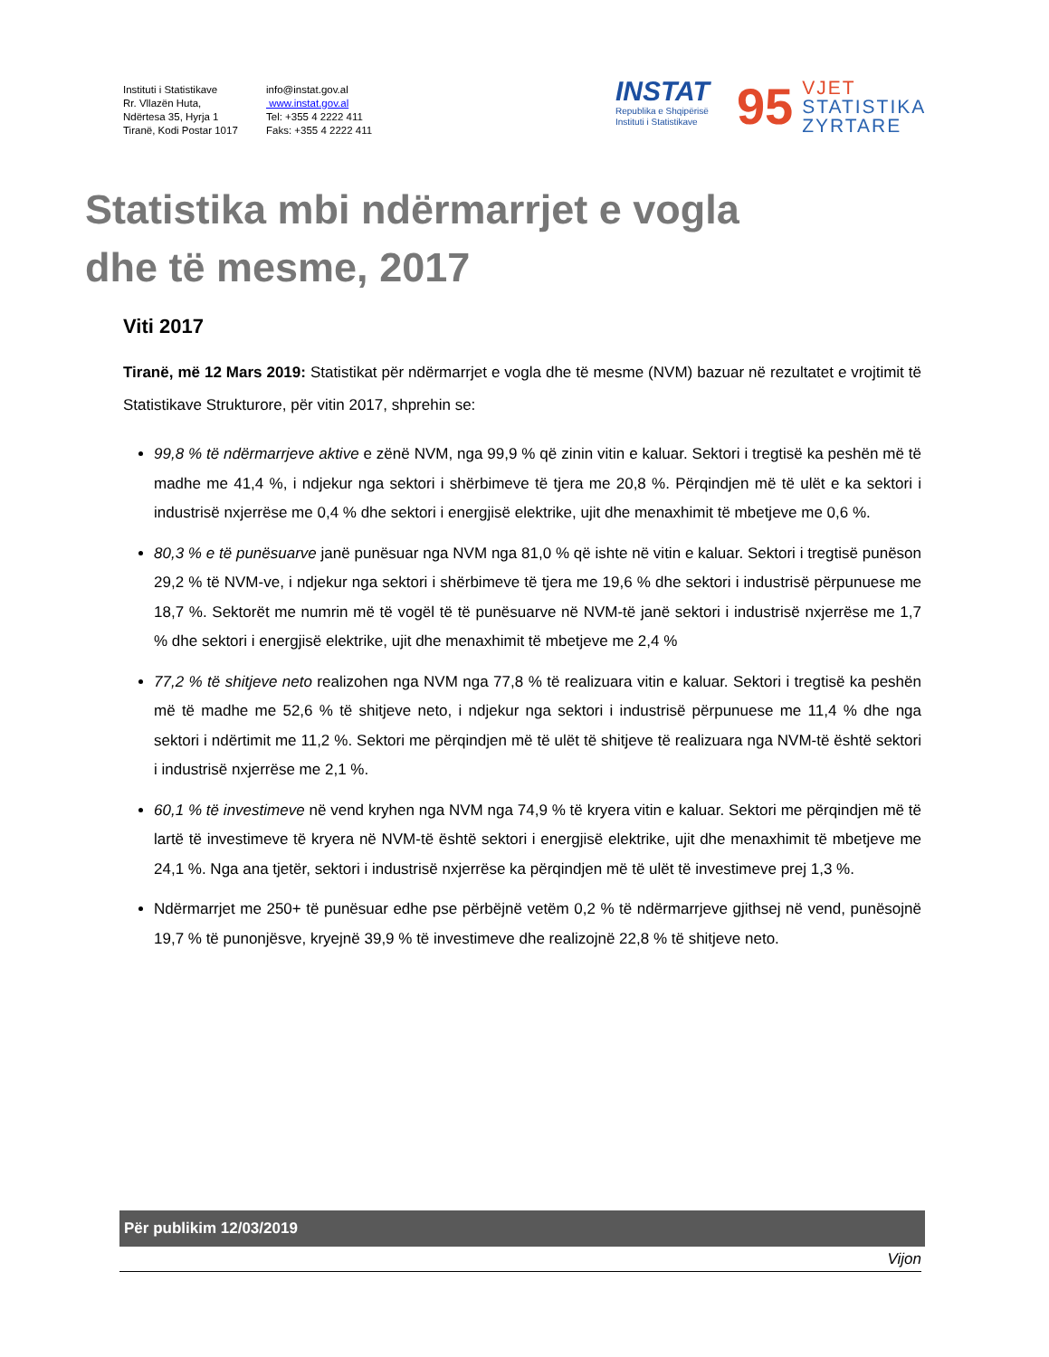Instituti i Statistikave
Rr. Vllazën Huta,
Ndërtesa 35, Hyrja 1
Tiranë, Kodi Postar 1017
info@instat.gov.al
www.instat.gov.al
Tel: +355 4 2222 411
Faks: +355 4 2222 411
INSTAT
Republika e Shqipërisë
Instituti i Statistikave
95
VJET
STATISTIKA
ZYRTARE
Statistika mbi ndërmarrjet e vogla
dhe të mesme, 2017
Viti 2017
Tiranë, më 12 Mars 2019: Statistikat për ndërmarrjet e vogla dhe të mesme (NVM) bazuar në rezultatet e vrojtimit të Statistikave Strukturore, për vitin 2017, shprehin se:
99,8 % të ndërmarrjeve aktive e zënë NVM, nga 99,9 % që zinin vitin e kaluar. Sektori i tregtisë ka peshën më të madhe me 41,4 %, i ndjekur nga sektori i shërbimeve të tjera me 20,8 %. Përqindjen më të ulët e ka sektori i industrisë nxjerrëse me 0,4 % dhe sektori i energjisë elektrike, ujit dhe menaxhimit të mbetjeve me 0,6 %.
80,3 % e të punësuarve janë punësuar nga NVM nga 81,0 % që ishte në vitin e kaluar. Sektori i tregtisë punëson 29,2 % të NVM-ve, i ndjekur nga sektori i shërbimeve të tjera me 19,6 % dhe sektori i industrisë përpunuese me 18,7 %. Sektorët me numrin më të vogël të të punësuarve në NVM-të janë sektori i industrisë nxjerrëse me 1,7 % dhe sektori i energjisë elektrike, ujit dhe menaxhimit të mbetjeve me 2,4 %
77,2 % të shitjeve neto realizohen nga NVM nga 77,8 % të realizuara vitin e kaluar. Sektori i tregtisë ka peshën më të madhe me 52,6 % të shitjeve neto, i ndjekur nga sektori i industrisë përpunuese me 11,4 % dhe nga sektori i ndërtimit me 11,2 %. Sektori me përqindjen më të ulët të shitjeve të realizuara nga NVM-të është sektori i industrisë nxjerrëse me 2,1 %.
60,1 % të investimeve në vend kryhen nga NVM nga 74,9 % të kryera vitin e kaluar. Sektori me përqindjen më të lartë të investimeve të kryera në NVM-të është sektori i energjisë elektrike, ujit dhe menaxhimit të mbetjeve me 24,1 %. Nga ana tjetër, sektori i industrisë nxjerrëse ka përqindjen më të ulët të investimeve prej 1,3 %.
Ndërmarrjet me 250+ të punësuar edhe pse përbëjnë vetëm 0,2 % të ndërmarrjeve gjithsej në vend, punësojnë 19,7 % të punonjësve, kryejnë 39,9 % të investimeve dhe realizojnë 22,8 % të shitjeve neto.
Për publikim 12/03/2019
Vijon